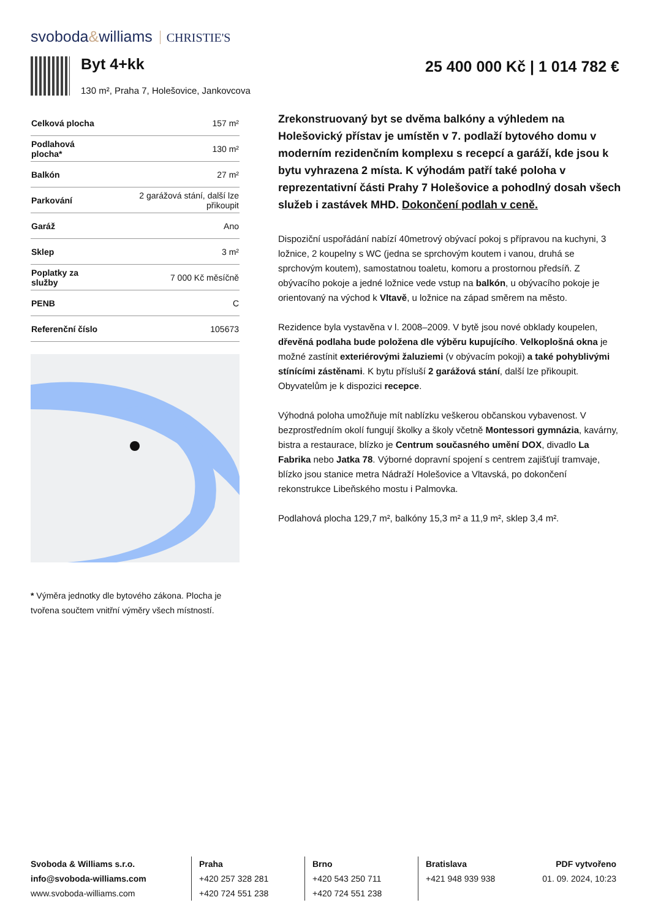svoboda&williams CHRISTIE'S
Byt 4+kk
130 m², Praha 7, Holešovice, Jankovcova
25 400 000 Kč | 1 014 782 €
| Celková plocha | 157 m² |
| Podlahová plocha* | 130 m² |
| Balkón | 27 m² |
| Parkování | 2 garážová stání, další lze přikoupit |
| Garáž | Ano |
| Sklep | 3 m² |
| Poplatky za služby | 7 000 Kč měsíčně |
| PENB | C |
| Referenční číslo | 105673 |
* Výměra jednotky dle bytového zákona. Plocha je tvořena součtem vnitřní výměry všech místností.
Zrekonstruovaný byt se dvěma balkóny a výhledem na Holešovický přístav je umístěn v 7. podlaží bytového domu v moderním rezidenčním komplexu s recepcí a garáží, kde jsou k bytu vyhrazena 2 místa. K výhodám patří také poloha v reprezentativní části Prahy 7 Holešovice a pohodlný dosah všech služeb i zastávek MHD. Dokončení podlah v ceně.
Dispoziční uspořádání nabízí 40metrový obývací pokoj s přípravou na kuchyni, 3 ložnice, 2 koupelny s WC (jedna se sprchovým koutem i vanou, druhá se sprchovým koutem), samostatnou toaletu, komoru a prostornou předsíň. Z obývacího pokoje a jedné ložnice vede vstup na balkón, u obývacího pokoje je orientovaný na východ k Vltavě, u ložnice na západ směrem na město.
Rezidence byla vystavěna v l. 2008–2009. V bytě jsou nové obklady koupelen, dřevěná podlaha bude položena dle výběru kupujícího. Velkoplošná okna je možné zastínit exteriérovými žaluziemi (v obývacím pokoji) a také pohyblivými stínícími zástěnami. K bytu přísluší 2 garážová stání, další lze přikoupit. Obyvatelům je k dispozici recepce.
Výhodná poloha umožňuje mít nablízku veškerou občanskou vybavenost. V bezprostředním okolí fungují školky a školy včetně Montessori gymnázia, kavárny, bistra a restaurace, blízko je Centrum současného umění DOX, divadlo La Fabrika nebo Jatka 78. Výborné dopravní spojení s centrem zajišťují tramvaje, blízko jsou stanice metra Nádraží Holešovice a Vltavská, po dokončení rekonstrukce Libeňského mostu i Palmovka.
Podlahová plocha 129,7 m², balkóny 15,3 m² a 11,9 m², sklep 3,4 m².
Svoboda & Williams s.r.o.
info@svoboda-williams.com
www.svoboda-williams.com
Praha
+420 257 328 281
+420 724 551 238
Brno
+420 543 250 711
+420 724 551 238
Bratislava
+421 948 939 938
PDF vytvořeno
01. 09. 2024, 10:23